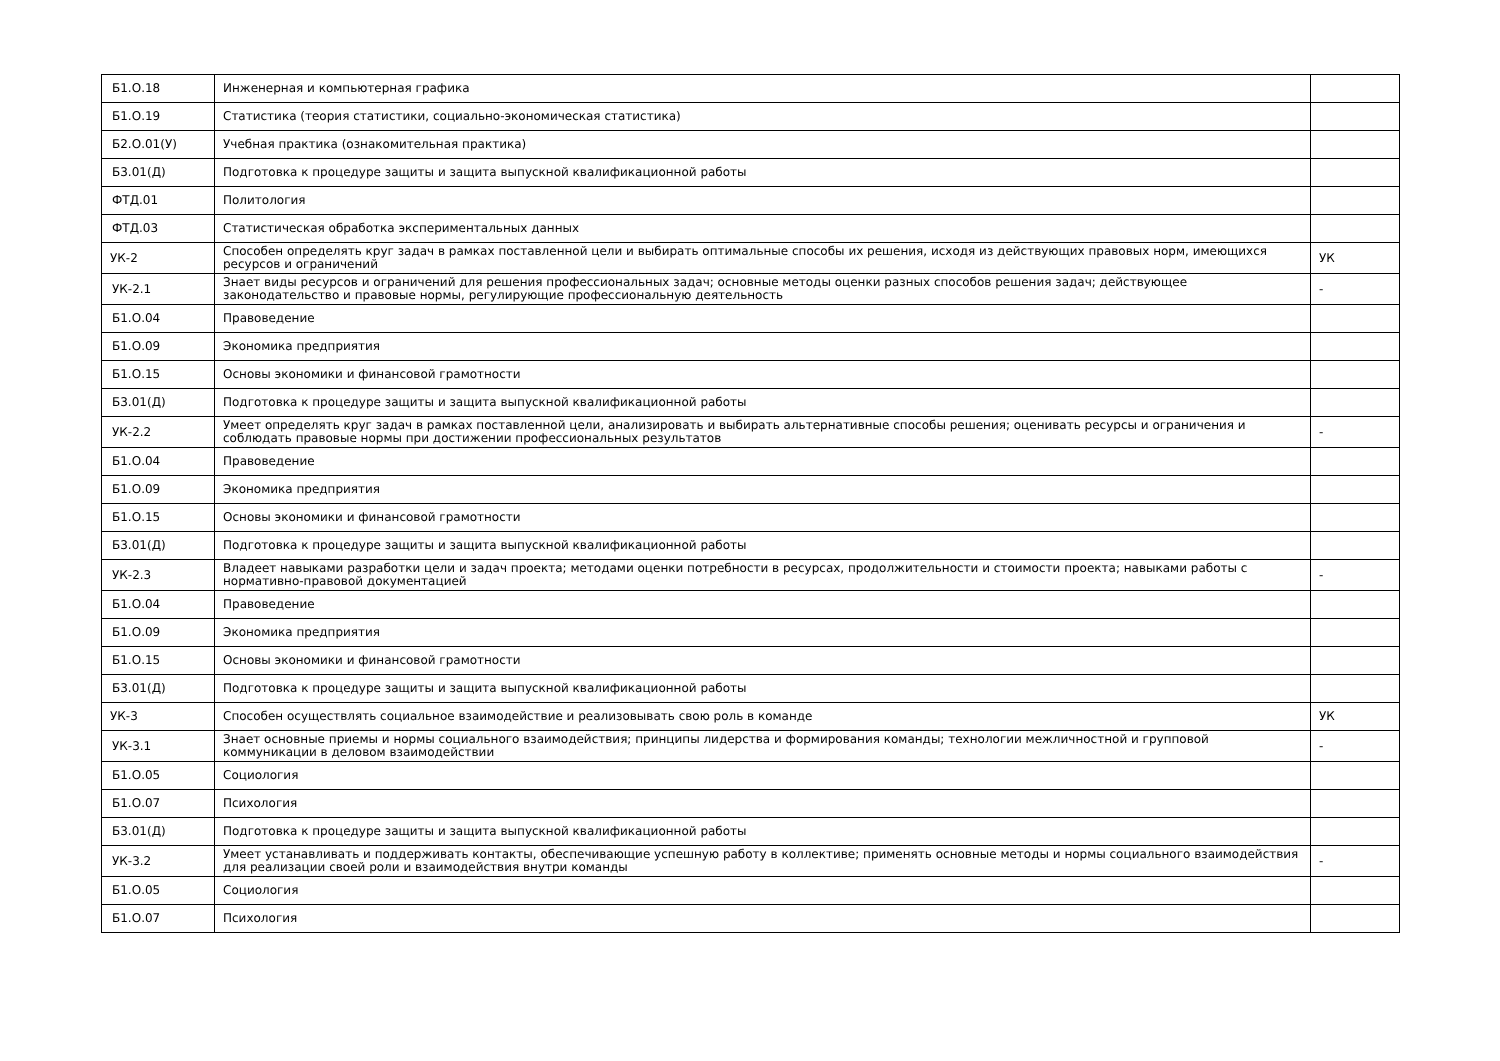| Б1.О.18 | Инженерная и компьютерная графика | |
| Б1.О.19 | Статистика (теория статистики, социально-экономическая статистика) | |
| Б2.О.01(У) | Учебная практика (ознакомительная практика) | |
| Б3.01(Д) | Подготовка к процедуре защиты и защита выпускной квалификационной работы | |
| ФТД.01 | Политология | |
| ФТД.03 | Статистическая обработка экспериментальных данных | |
| УК-2 | Способен определять круг задач в рамках поставленной цели и выбирать оптимальные способы их решения, исходя из действующих правовых норм, имеющихся ресурсов и ограничений | УК |
| УК-2.1 | Знает виды ресурсов и ограничений для решения профессиональных задач; основные методы оценки разных способов решения задач; действующее законодательство и правовые нормы, регулирующие профессиональную деятельность | - |
| Б1.О.04 | Правоведение | |
| Б1.О.09 | Экономика предприятия | |
| Б1.О.15 | Основы экономики и финансовой грамотности | |
| Б3.01(Д) | Подготовка к процедуре защиты и защита выпускной квалификационной работы | |
| УК-2.2 | Умеет определять круг задач в рамках поставленной цели, анализировать и выбирать альтернативные способы решения; оценивать ресурсы и ограничения и соблюдать правовые нормы при достижении профессиональных результатов | - |
| Б1.О.04 | Правоведение | |
| Б1.О.09 | Экономика предприятия | |
| Б1.О.15 | Основы экономики и финансовой грамотности | |
| Б3.01(Д) | Подготовка к процедуре защиты и защита выпускной квалификационной работы | |
| УК-2.3 | Владеет навыками разработки цели и задач проекта; методами оценки потребности в ресурсах, продолжительности и стоимости проекта; навыками работы с нормативно-правовой документацией | - |
| Б1.О.04 | Правоведение | |
| Б1.О.09 | Экономика предприятия | |
| Б1.О.15 | Основы экономики и финансовой грамотности | |
| Б3.01(Д) | Подготовка к процедуре защиты и защита выпускной квалификационной работы | |
| УК-3 | Способен осуществлять социальное взаимодействие и реализовывать свою роль в команде | УК |
| УК-3.1 | Знает основные приемы и нормы социального взаимодействия; принципы лидерства и формирования команды; технологии межличностной и групповой коммуникации в деловом взаимодействии | - |
| Б1.О.05 | Социология | |
| Б1.О.07 | Психология | |
| Б3.01(Д) | Подготовка к процедуре защиты и защита выпускной квалификационной работы | |
| УК-3.2 | Умеет устанавливать и поддерживать контакты, обеспечивающие успешную работу в коллективе; применять основные методы и нормы социального взаимодействия для реализации своей роли и взаимодействия внутри команды | - |
| Б1.О.05 | Социология | |
| Б1.О.07 | Психология | |